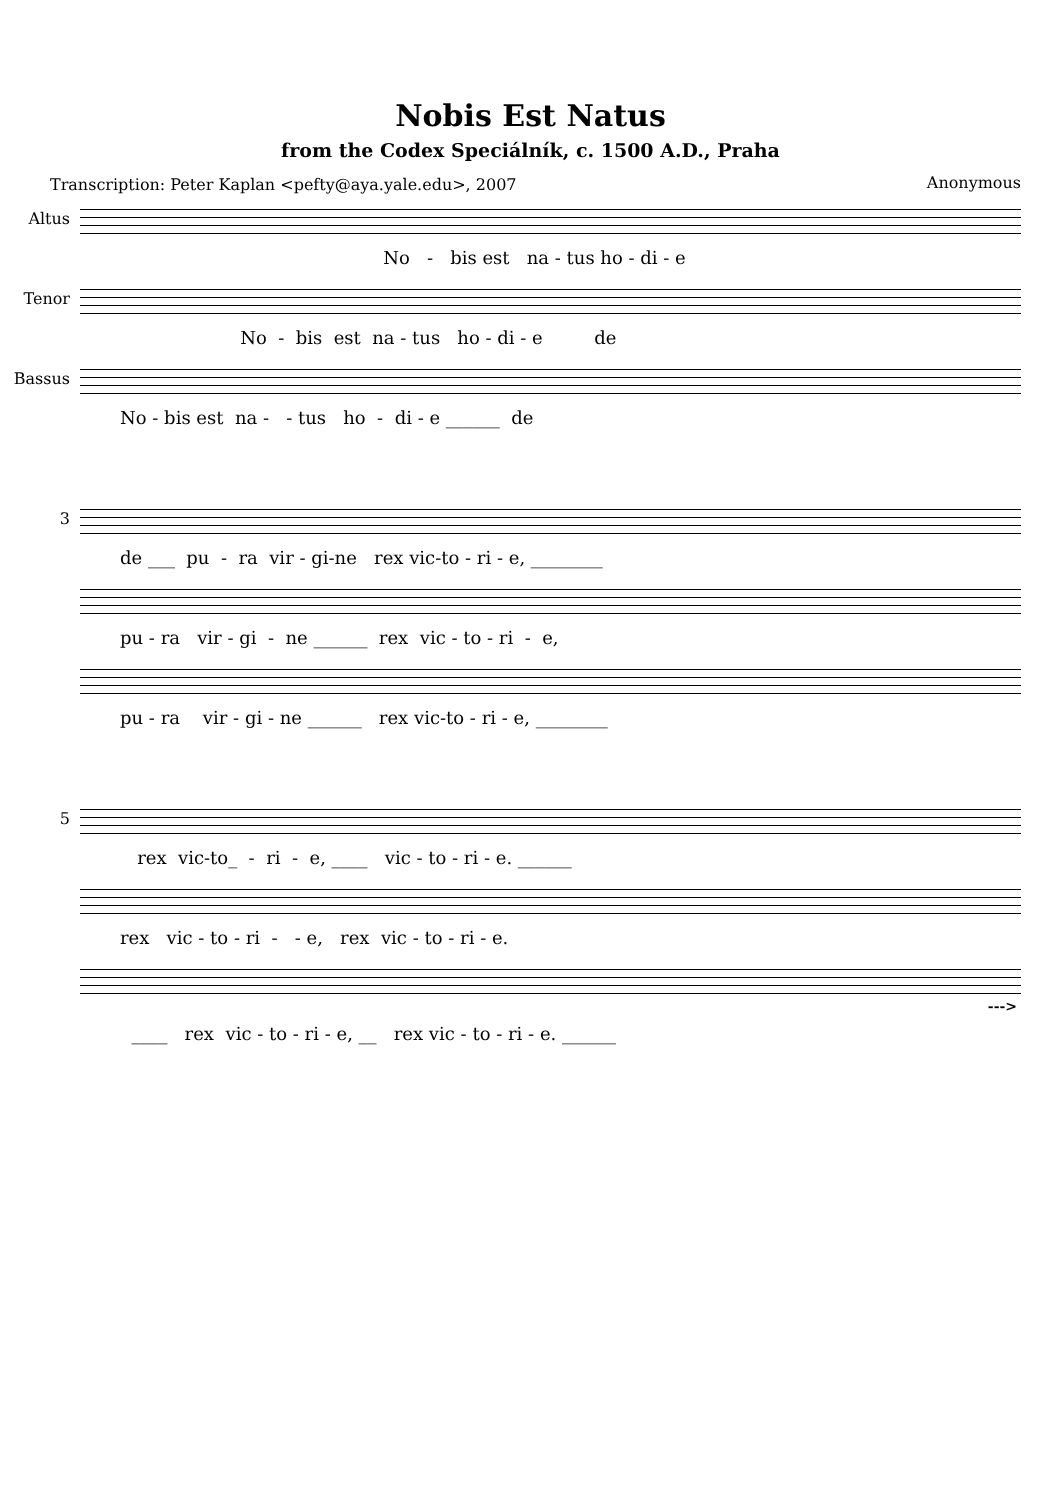Nobis Est Natus
from the Codex Speciálník, c. 1500 A.D., Praha
Transcription: Peter Kaplan <pefty@aya.yale.edu>, 2007 Anonymous
Altus
No - bis est na - tus ho - di - e
Tenor
No - bis est na - tus ho - di - e de
Bassus
No - bis est na - - tus ho - di - e ______ de
3
de ___ pu - ra vir - gi-ne rex vic-to - ri - e, ________
pu - ra vir - gi - ne ______ rex vic - to - ri - e,
pu - ra vir - gi - ne ______ rex vic-to - ri - e, ________
5
rex vic-to_ - ri - e, ____ vic - to - ri - e. ______
rex vic - to - ri - - e, rex vic - to - ri - e.
--->
____ rex vic - to - ri - e, __ rex vic - to - ri - e. ______